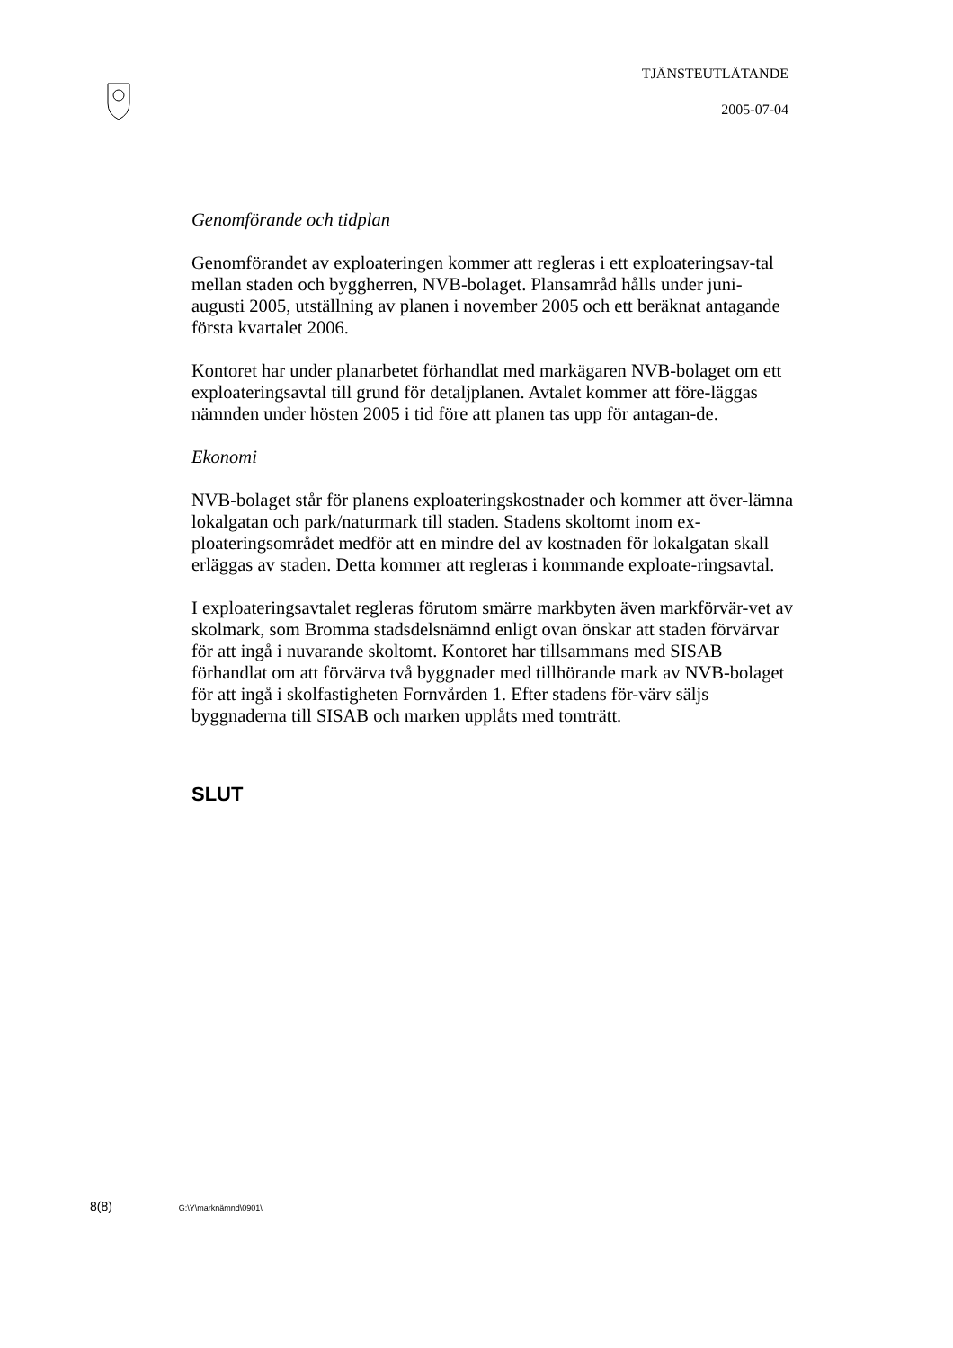TJÄNSTEUTLÅTANDE
2005-07-04
Genomförande och tidplan
Genomförandet av exploateringen kommer att regleras i ett exploateringsav-tal mellan staden och byggherren, NVB-bolaget. Plansamråd hålls under juni-augusti 2005, utställning av planen i november 2005 och ett beräknat antagande första kvartalet 2006.
Kontoret har under planarbetet förhandlat med markägaren NVB-bolaget om ett exploateringsavtal till grund för detaljplanen. Avtalet kommer att före-läggas nämnden under hösten 2005 i tid före att planen tas upp för antagan-de.
Ekonomi
NVB-bolaget står för planens exploateringskostnader och kommer att över-lämna lokalgatan och park/naturmark till staden. Stadens skoltomt inom ex-ploateringsområdet medför att en mindre del av kostnaden för lokalgatan skall erläggas av staden. Detta kommer att regleras i kommande exploate-ringsavtal.
I exploateringsavtalet regleras förutom smärre markbyten även markförvär-vet av skolmark, som Bromma stadsdelsnämnd enligt ovan önskar att staden förvärvar för att ingå i nuvarande skoltomt. Kontoret har tillsammans med SISAB förhandlat om att förvärva två byggnader med tillhörande mark av NVB-bolaget för att ingå i skolfastigheten Fornvården 1. Efter stadens för-värv säljs byggnaderna till SISAB och marken upplåts med tomträtt.
SLUT
8(8) G:\Y\marknämnd\0901\